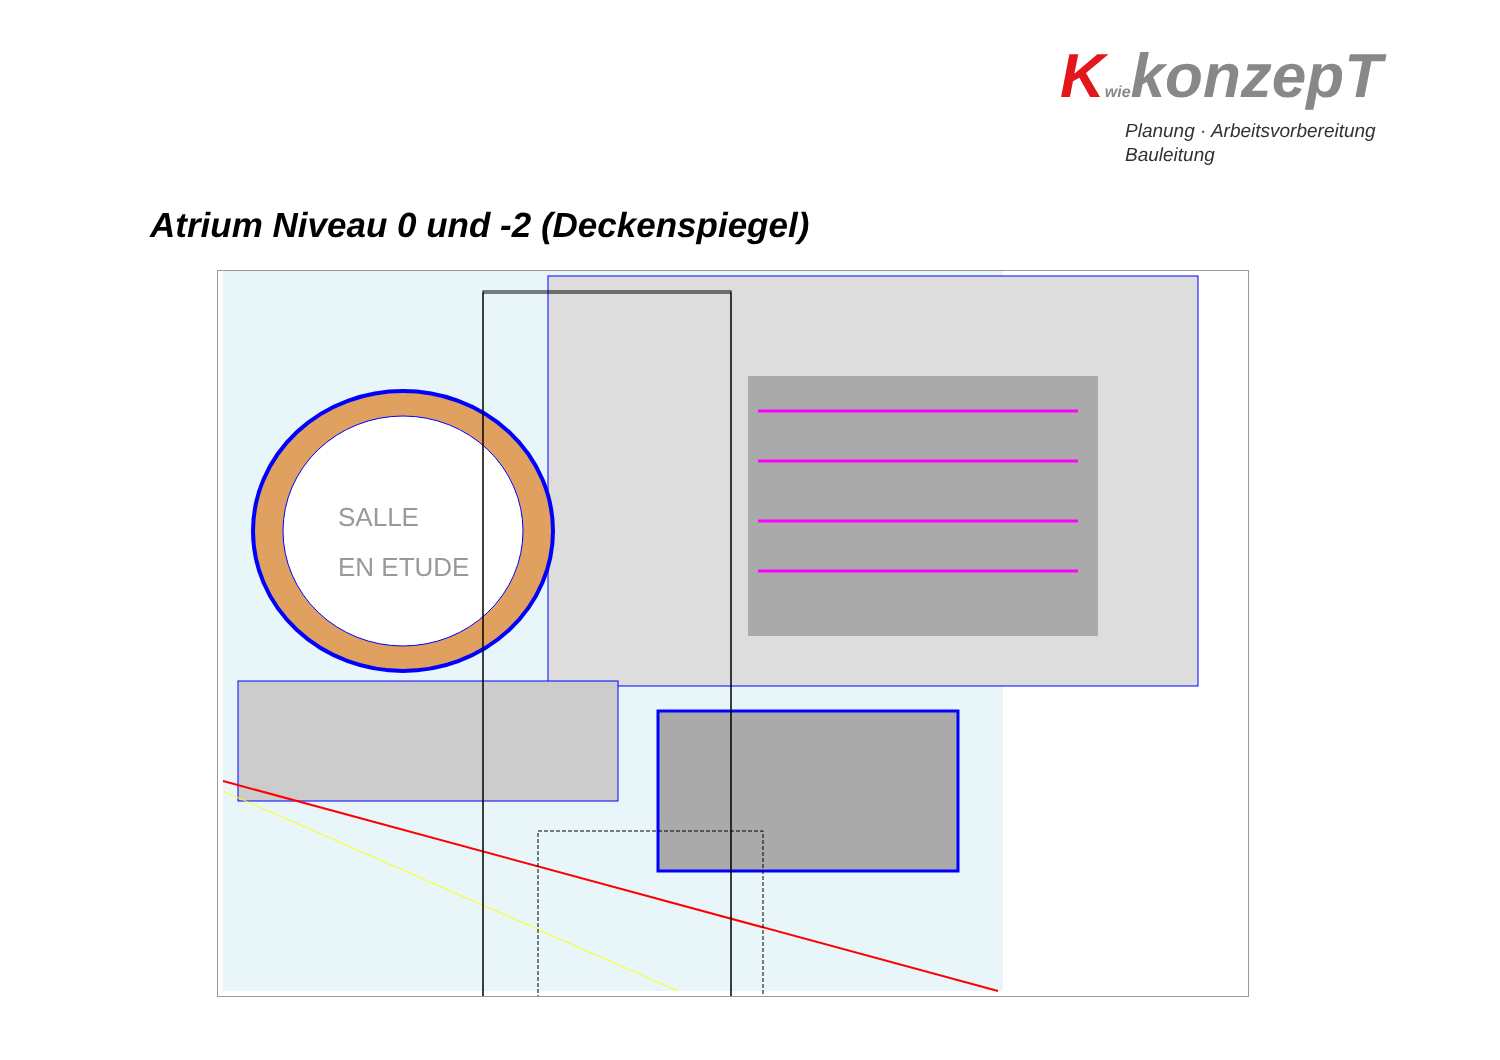KwiekonzepT
Planung · Arbeitsvorbereitung
Bauleitung
Atrium Niveau 0 und -2 (Deckenspiegel)
SALLE
EN ETUDE